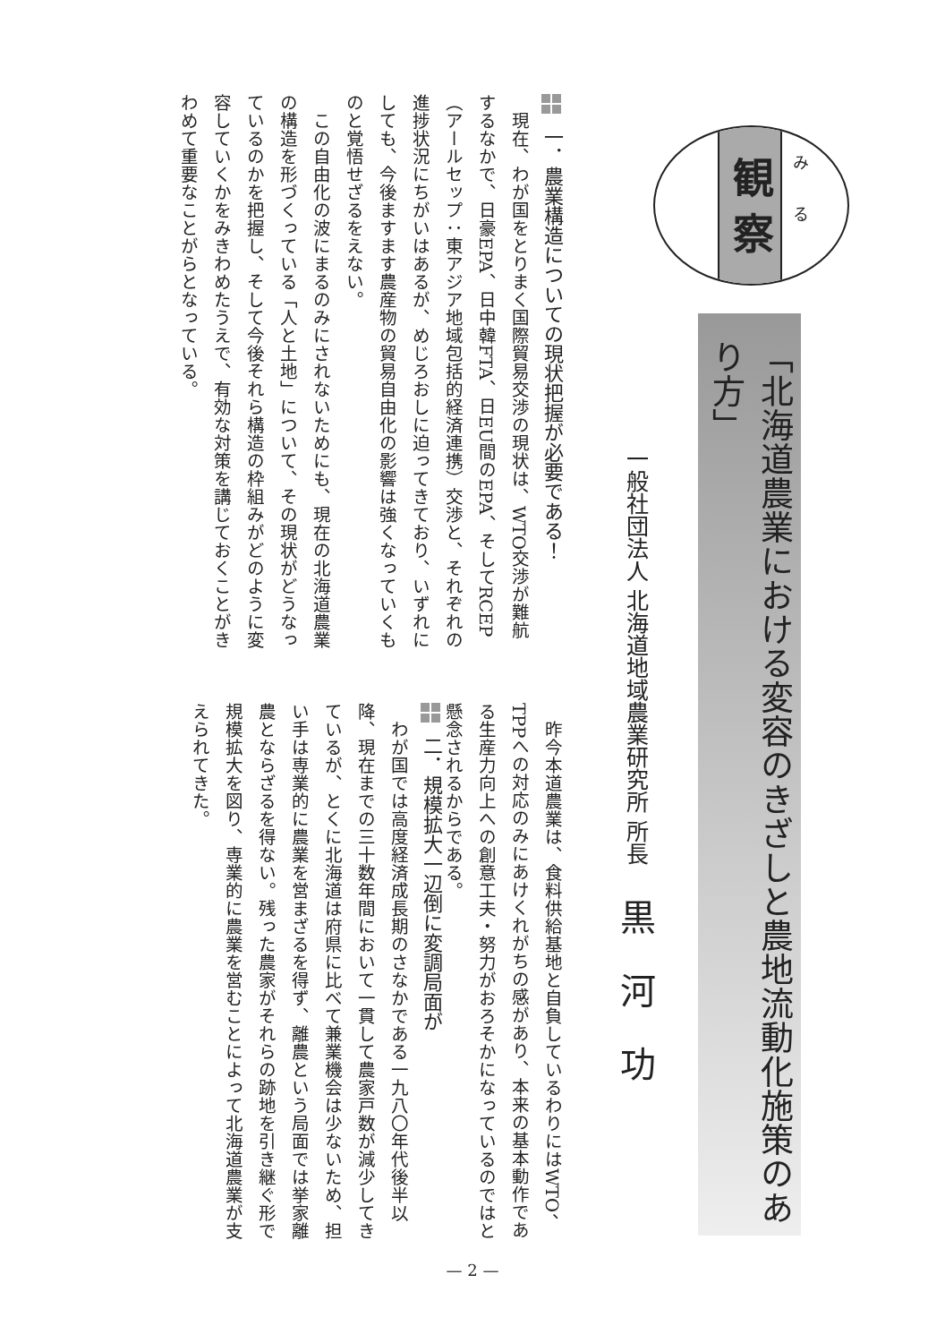観 察
みる
「北海道農業における変容のきざしと農地流動化施策のあり方」
一般社団法人 北海道地域農業研究所 所長 黒河功
昨今本道農業は、食料供給基地と自負しているわりにはWTO、TPPへの対応のみにあけくれがちの感があり、本来の基本動作である生産力向上への創意工夫・努力がおろそかになっているのではと懸念されるからである。
一．農業構造についての現状把握が必要である！
現在、わが国をとりまく国際貿易交渉の現状は、WTO交渉が難航するなかで、日豪EPA、日中韓FTA、日EU間のEPA、そしてRCEP（アールセップ：東アジア地域包括的経済連携）交渉と、それぞれの進捗状況にちがいはあるが、めじろおしに迫ってきており、いずれにしても、今後ますます農産物の貿易自由化の影響は強くなっていくものと覚悟せざるをえない。
この自由化の波にまるのみにされないためにも、現在の北海道農業の構造を形づくっている「人と土地」について、その現状がどうなっているのかを把握し、そして今後それら構造の枠組みがどのように変容していくかをみきわめたうえで、有効な対策を講じておくことがきわめて重要なことがらとなっている。
二．規模拡大一辺倒に変調局面が
わが国では高度経済成長期のさなかである一九八〇年代後半以降、現在までの三十数年間において一貫して農家戸数が減少してきているが、とくに北海道は府県に比べて兼業機会は少ないため、担い手は専業的に農業を営まざるを得ず、離農という局面では挙家離農とならざるを得ない。残った農家がそれらの跡地を引き継ぐ形で規模拡大を図り、専業的に農業を営むことによって北海道農業が支えられてきた。
— 2 —